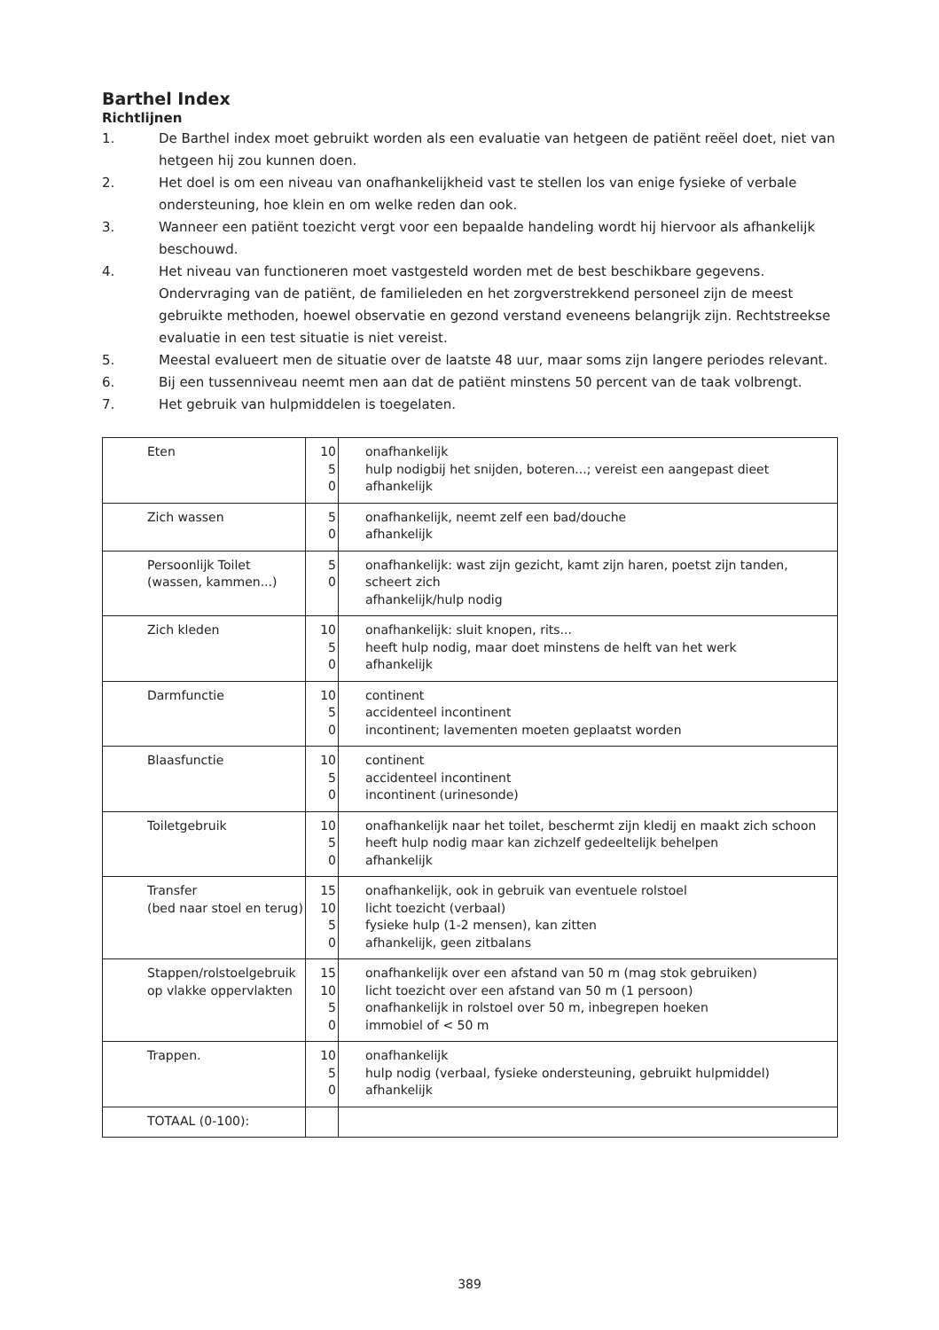Barthel Index
Richtlijnen
1. De Barthel index moet gebruikt worden als een evaluatie van hetgeen de patiënt reëel doet, niet van hetgeen hij zou kunnen doen.
2. Het doel is om een niveau van onafhankelijkheid vast te stellen los van enige fysieke of verbale ondersteuning, hoe klein en om welke reden dan ook.
3. Wanneer een patiënt toezicht vergt voor een bepaalde handeling wordt hij hiervoor als afhankelijk beschouwd.
4. Het niveau van functioneren moet vastgesteld worden met de best beschikbare gegevens. Ondervraging van de patiënt, de familieleden en het zorgverstrekkend personeel zijn de meest gebruikte methoden, hoewel observatie en gezond verstand eveneens belangrijk zijn. Rechtstreekse evaluatie in een test situatie is niet vereist.
5. Meestal evalueert men de situatie over de laatste 48 uur, maar soms zijn langere periodes relevant.
6. Bij een tussenniveau neemt men aan dat de patiënt minstens 50 percent van de taak volbrengt.
7. Het gebruik van hulpmiddelen is toegelaten.
| Eten | 10 5 0 | onafhankelijk hulp nodigbij het snijden, boteren...; vereist een aangepast dieet afhankelijk |
| Zich wassen | 5 0 | onafhankelijk, neemt zelf een bad/douche afhankelijk |
| Persoonlijk Toilet (wassen, kammen...) | 5 0 | onafhankelijk: wast zijn gezicht, kamt zijn haren, poetst zijn tanden, scheert zich afhankelijk/hulp nodig |
| Zich kleden | 10 5 0 | onafhankelijk: sluit knopen, rits... heeft hulp nodig, maar doet minstens de helft van het werk afhankelijk |
| Darmfunctie | 10 5 0 | continent accidenteel incontinent incontinent; lavementen moeten geplaatst worden |
| Blaasfunctie | 10 5 0 | continent accidenteel incontinent incontinent (urinesonde) |
| Toiletgebruik | 10 5 0 | onafhankelijk naar het toilet, beschermt zijn kledij en maakt zich schoon heeft hulp nodig maar kan zichzelf gedeeltelijk behelpen afhankelijk |
| Transfer (bed naar stoel en terug) | 15 10 5 0 | onafhankelijk, ook in gebruik van eventuele rolstoel licht toezicht (verbaal) fysieke hulp (1-2 mensen), kan zitten afhankelijk, geen zitbalans |
| Stappen/rolstoelgebruik op vlakke oppervlakten | 15 10 5 0 | onafhankelijk over een afstand van 50 m (mag stok gebruiken) licht toezicht over een afstand van 50 m (1 persoon) onafhankelijk in rolstoel over 50 m, inbegrepen hoeken immobiel of < 50 m |
| Trappen. | 10 5 0 | onafhankelijk hulp nodig (verbaal, fysieke ondersteuning, gebruikt hulpmiddel) afhankelijk |
| TOTAAL (0-100): | | |
389